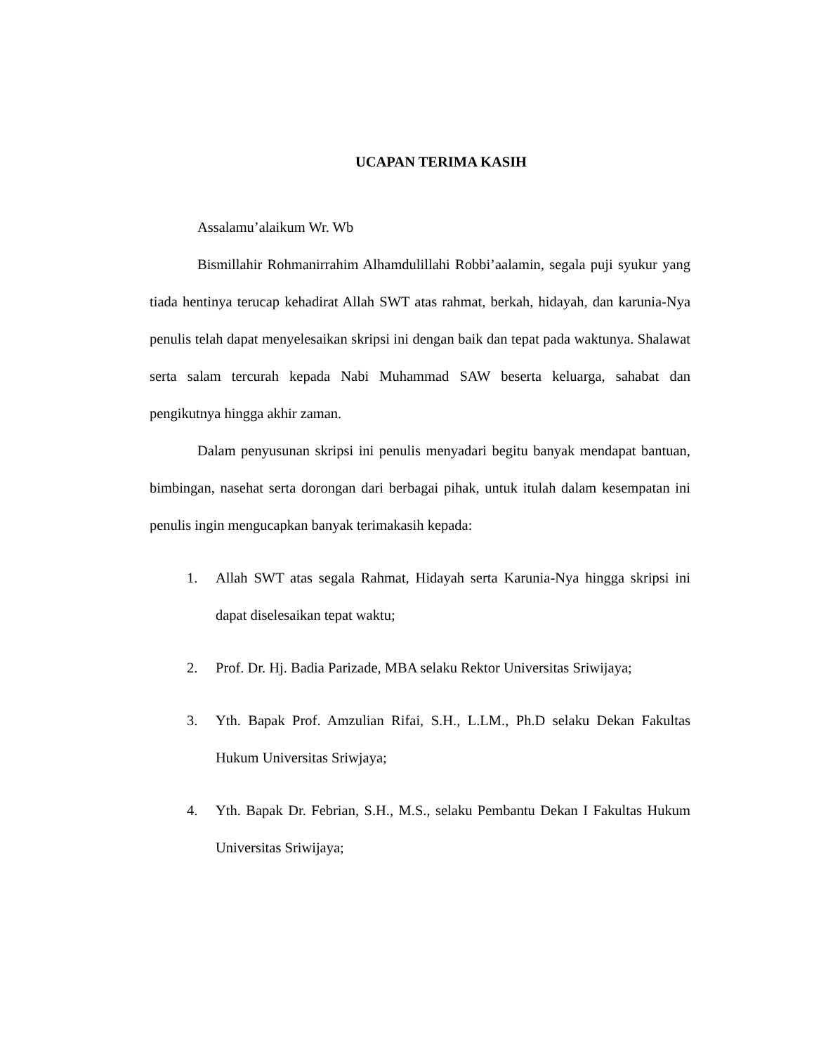UCAPAN TERIMA KASIH
Assalamu’alaikum Wr. Wb
Bismillahir Rohmanirrahim Alhamdulillahi Robbi’aalamin, segala puji syukur yang tiada hentinya terucap kehadirat Allah SWT atas rahmat, berkah, hidayah, dan karunia-Nya penulis telah dapat menyelesaikan skripsi ini dengan baik dan tepat pada waktunya. Shalawat serta salam tercurah kepada Nabi Muhammad SAW beserta keluarga, sahabat dan pengikutnya hingga akhir zaman.
Dalam penyusunan skripsi ini penulis menyadari begitu banyak mendapat bantuan, bimbingan, nasehat serta dorongan dari berbagai pihak, untuk itulah dalam kesempatan ini penulis ingin mengucapkan banyak terimakasih kepada:
1. Allah SWT atas segala Rahmat, Hidayah serta Karunia-Nya hingga skripsi ini dapat diselesaikan tepat waktu;
2. Prof. Dr. Hj. Badia Parizade, MBA selaku Rektor Universitas Sriwijaya;
3. Yth. Bapak Prof. Amzulian Rifai, S.H., L.LM., Ph.D selaku Dekan Fakultas Hukum Universitas Sriwjaya;
4. Yth. Bapak Dr. Febrian, S.H., M.S., selaku Pembantu Dekan I Fakultas Hukum Universitas Sriwijaya;